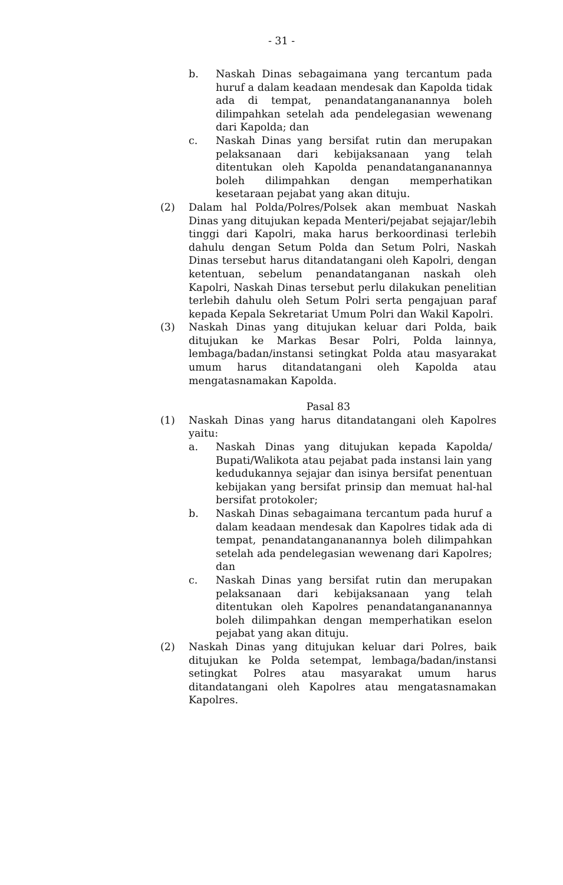- 31 -
b. Naskah Dinas sebagaimana yang tercantum pada huruf a dalam keadaan mendesak dan Kapolda tidak ada di tempat, penandatangananannya boleh dilimpahkan setelah ada pendelegasian wewenang dari Kapolda; dan
c. Naskah Dinas yang bersifat rutin dan merupakan pelaksanaan dari kebijaksanaan yang telah ditentukan oleh Kapolda penandatangananannya boleh dilimpahkan dengan memperhatikan kesetaraan pejabat yang akan dituju.
(2) Dalam hal Polda/Polres/Polsek akan membuat Naskah Dinas yang ditujukan kepada Menteri/pejabat sejajar/lebih tinggi dari Kapolri, maka harus berkoordinasi terlebih dahulu dengan Setum Polda dan Setum Polri, Naskah Dinas tersebut harus ditandatangani oleh Kapolri, dengan ketentuan, sebelum penandatanganan naskah oleh Kapolri, Naskah Dinas tersebut perlu dilakukan penelitian terlebih dahulu oleh Setum Polri serta pengajuan paraf kepada Kepala Sekretariat Umum Polri dan Wakil Kapolri.
(3) Naskah Dinas yang ditujukan keluar dari Polda, baik ditujukan ke Markas Besar Polri, Polda lainnya, lembaga/badan/instansi setingkat Polda atau masyarakat umum harus ditandatangani oleh Kapolda atau mengatasnamakan Kapolda.
Pasal 83
(1) Naskah Dinas yang harus ditandatangani oleh Kapolres yaitu:
a. Naskah Dinas yang ditujukan kepada Kapolda/ Bupati/Walikota atau pejabat pada instansi lain yang kedudukannya sejajar dan isinya bersifat penentuan kebijakan yang bersifat prinsip dan memuat hal-hal bersifat protokoler;
b. Naskah Dinas sebagaimana tercantum pada huruf a dalam keadaan mendesak dan Kapolres tidak ada di tempat, penandatangananannya boleh dilimpahkan setelah ada pendelegasian wewenang dari Kapolres; dan
c. Naskah Dinas yang bersifat rutin dan merupakan pelaksanaan dari kebijaksanaan yang telah ditentukan oleh Kapolres penandatangananannya boleh dilimpahkan dengan memperhatikan eselon pejabat yang akan dituju.
(2) Naskah Dinas yang ditujukan keluar dari Polres, baik ditujukan ke Polda setempat, lembaga/badan/instansi setingkat Polres atau masyarakat umum harus ditandatangani oleh Kapolres atau mengatasnamakan Kapolres.